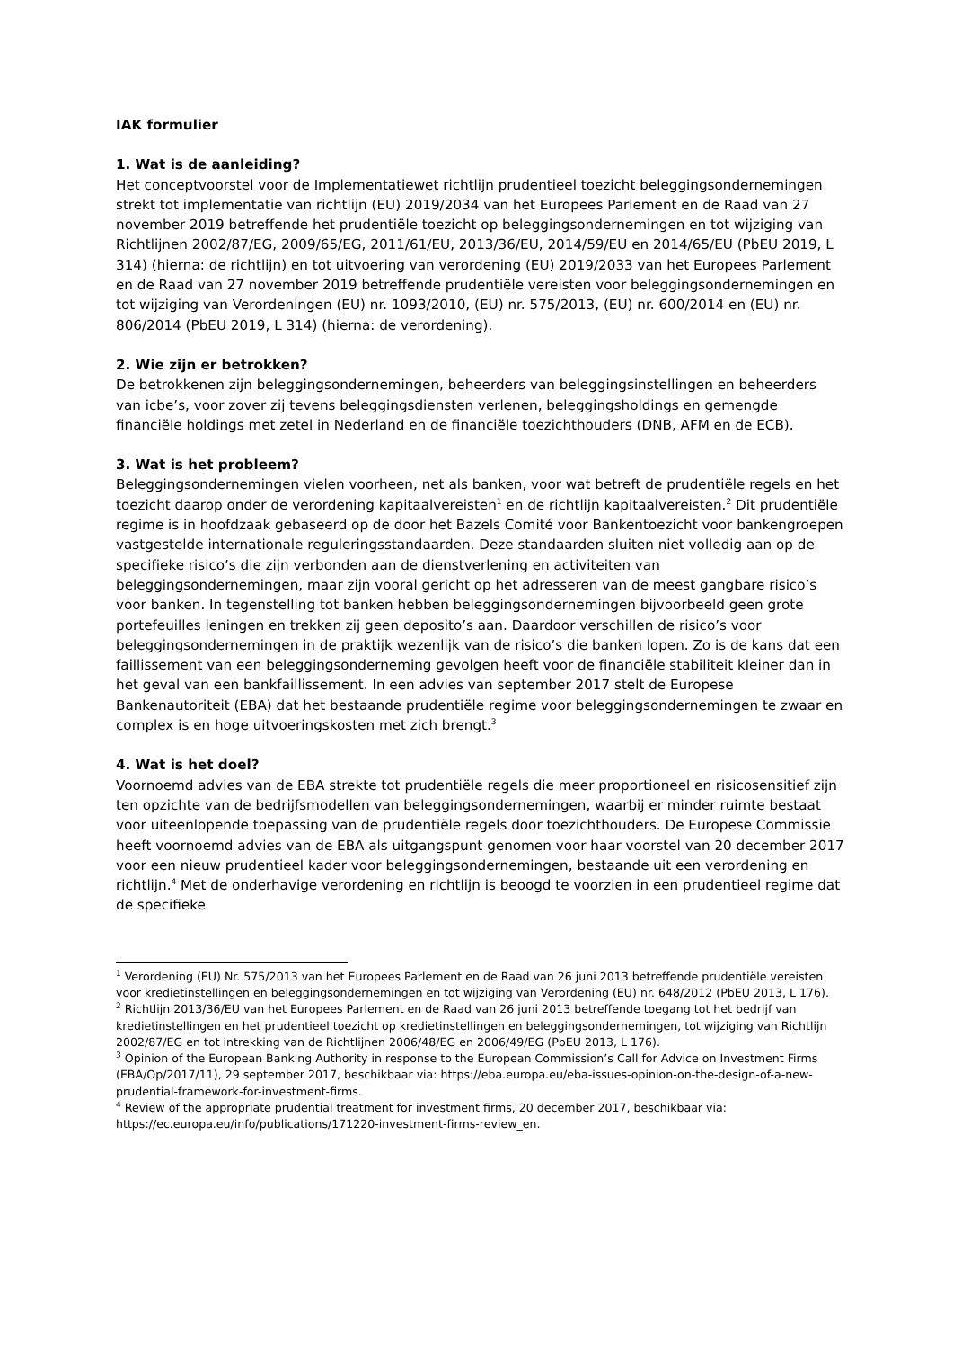IAK formulier
1. Wat is de aanleiding?
Het conceptvoorstel voor de Implementatiewet richtlijn prudentieel toezicht beleggingsondernemingen strekt tot implementatie van richtlijn (EU) 2019/2034 van het Europees Parlement en de Raad van 27 november 2019 betreffende het prudentiële toezicht op beleggingsondernemingen en tot wijziging van Richtlijnen 2002/87/EG, 2009/65/EG, 2011/61/EU, 2013/36/EU, 2014/59/EU en 2014/65/EU (PbEU 2019, L 314) (hierna: de richtlijn) en tot uitvoering van verordening (EU) 2019/2033 van het Europees Parlement en de Raad van 27 november 2019 betreffende prudentiële vereisten voor beleggingsondernemingen en tot wijziging van Verordeningen (EU) nr. 1093/2010, (EU) nr. 575/2013, (EU) nr. 600/2014 en (EU) nr. 806/2014 (PbEU 2019, L 314) (hierna: de verordening).
2. Wie zijn er betrokken?
De betrokkenen zijn beleggingsondernemingen, beheerders van beleggingsinstellingen en beheerders van icbe’s, voor zover zij tevens beleggingsdiensten verlenen, beleggingsholdings en gemengde financiële holdings met zetel in Nederland en de financiële toezichthouders (DNB, AFM en de ECB).
3. Wat is het probleem?
Beleggingsondernemingen vielen voorheen, net als banken, voor wat betreft de prudentiële regels en het toezicht daarop onder de verordening kapitaalvereisten<sup>1</sup> en de richtlijn kapitaalvereisten.<sup>2</sup> Dit prudentiële regime is in hoofdzaak gebaseerd op de door het Bazels Comité voor Bankentoezicht voor bankengroepen vastgestelde internationale reguleringsstandaarden. Deze standaarden sluiten niet volledig aan op de specifieke risico’s die zijn verbonden aan de dienstverlening en activiteiten van beleggingsondernemingen, maar zijn vooral gericht op het adresseren van de meest gangbare risico’s voor banken. In tegenstelling tot banken hebben beleggingsondernemingen bijvoorbeeld geen grote portefeuilles leningen en trekken zij geen deposito’s aan. Daardoor verschillen de risico’s voor beleggingsondernemingen in de praktijk wezenlijk van de risico’s die banken lopen. Zo is de kans dat een faillissement van een beleggingsonderneming gevolgen heeft voor de financiële stabiliteit kleiner dan in het geval van een bankfaillissement. In een advies van september 2017 stelt de Europese Bankenautoriteit (EBA) dat het bestaande prudentiële regime voor beleggingsondernemingen te zwaar en complex is en hoge uitvoeringskosten met zich brengt.<sup>3</sup>
4. Wat is het doel?
Voornoemd advies van de EBA strekte tot prudentiële regels die meer proportioneel en risicosensitief zijn ten opzichte van de bedrijfsmodellen van beleggingsondernemingen, waarbij er minder ruimte bestaat voor uiteenlopende toepassing van de prudentiële regels door toezichthouders. De Europese Commissie heeft voornoemd advies van de EBA als uitgangspunt genomen voor haar voorstel van 20 december 2017 voor een nieuw prudentieel kader voor beleggingsondernemingen, bestaande uit een verordening en richtlijn.<sup>4</sup> Met de onderhavige verordening en richtlijn is beoogd te voorzien in een prudentieel regime dat de specifieke
<sup>1</sup> Verordening (EU) Nr. 575/2013 van het Europees Parlement en de Raad van 26 juni 2013 betreffende prudentiële vereisten voor kredietinstellingen en beleggingsondernemingen en tot wijziging van Verordening (EU) nr. 648/2012 (PbEU 2013, L 176).
<sup>2</sup> Richtlijn 2013/36/EU van het Europees Parlement en de Raad van 26 juni 2013 betreffende toegang tot het bedrijf van kredietinstellingen en het prudentieel toezicht op kredietinstellingen en beleggingsondernemingen, tot wijziging van Richtlijn 2002/87/EG en tot intrekking van de Richtlijnen 2006/48/EG en 2006/49/EG (PbEU 2013, L 176).
<sup>3</sup> Opinion of the European Banking Authority in response to the European Commission’s Call for Advice on Investment Firms (EBA/Op/2017/11), 29 september 2017, beschikbaar via: https://eba.europa.eu/eba-issues-opinion-on-the-design-of-a-new-prudential-framework-for-investment-firms.
<sup>4</sup> Review of the appropriate prudential treatment for investment firms, 20 december 2017, beschikbaar via: https://ec.europa.eu/info/publications/171220-investment-firms-review_en.